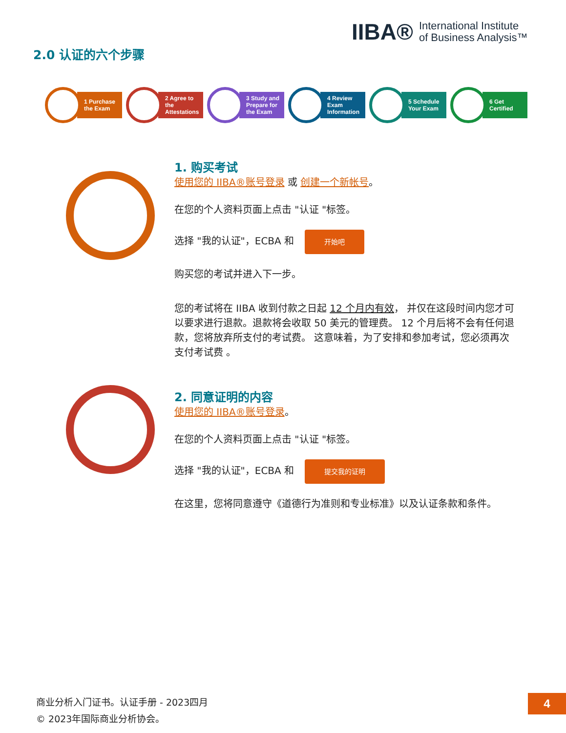IIBA® International Institute
of Business Analysis™
2.0 认证的六个步骤
1 Purchase the Exam
2 Agree to the Attestations
3 Study and Prepare for the Exam
4 Review Exam Information
5 Schedule Your Exam
6 Get Certified
1. 购买考试
使用您的 IIBA®账号登录 或 创建一个新帐号。
在您的个人资料页面上点击 "认证 "标签。
选择 "我的认证"，ECBA 和 开始吧
购买您的考试并进入下一步。
您的考试将在 IIBA 收到付款之日起 12 个月内有效， 并仅在这段时间内您才可以要求进行退款。退款将会收取 50 美元的管理费。 12 个月后将不会有任何退款，您将放弃所支付的考试费。 这意味着，为了安排和参加考试，您必须再次支付考试费 。
2. 同意证明的内容
使用您的 IIBA®账号登录。
在您的个人资料页面上点击 "认证 "标签。
选择 "我的认证"，ECBA 和 提交我的证明
在这里，您将同意遵守《道德行为准则和专业标准》以及认证条款和条件。
商业分析入门证书。认证手册 - 2023四月
© 2023年国际商业分析协会。
4